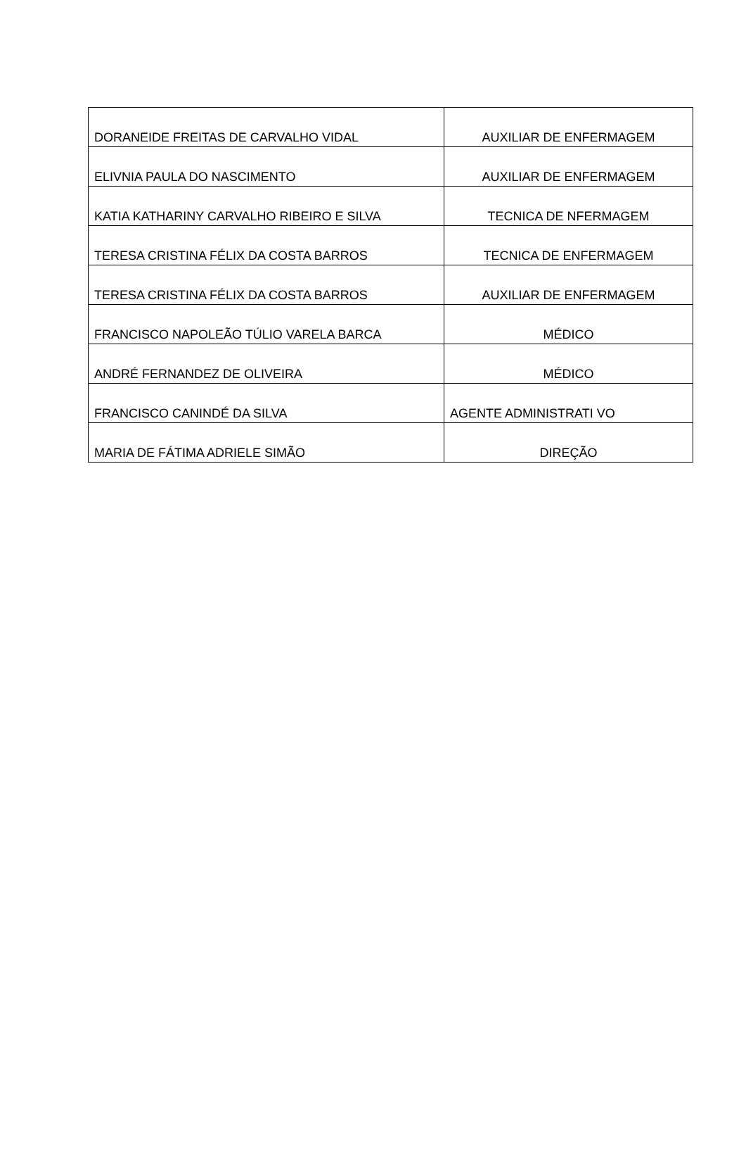| DORANEIDE FREITAS DE CARVALHO VIDAL | AUXILIAR DE ENFERMAGEM |
| ELIVNIA PAULA DO NASCIMENTO | AUXILIAR DE ENFERMAGEM |
| KATIA KATHARINY CARVALHO RIBEIRO E SILVA | TECNICA DE NFERMAGEM |
| TERESA CRISTINA FÉLIX DA COSTA BARROS | TECNICA DE ENFERMAGEM |
| TERESA CRISTINA FÉLIX DA COSTA BARROS | AUXILIAR DE ENFERMAGEM |
| FRANCISCO NAPOLEÃO TÚLIO VARELA BARCA | MÉDICO |
| ANDRÉ FERNANDEZ DE OLIVEIRA | MÉDICO |
| FRANCISCO CANINDÉ DA SILVA | AGENTE ADMINISTRATI VO |
| MARIA DE FÁTIMA ADRIELE SIMÃO | DIREÇÃO |